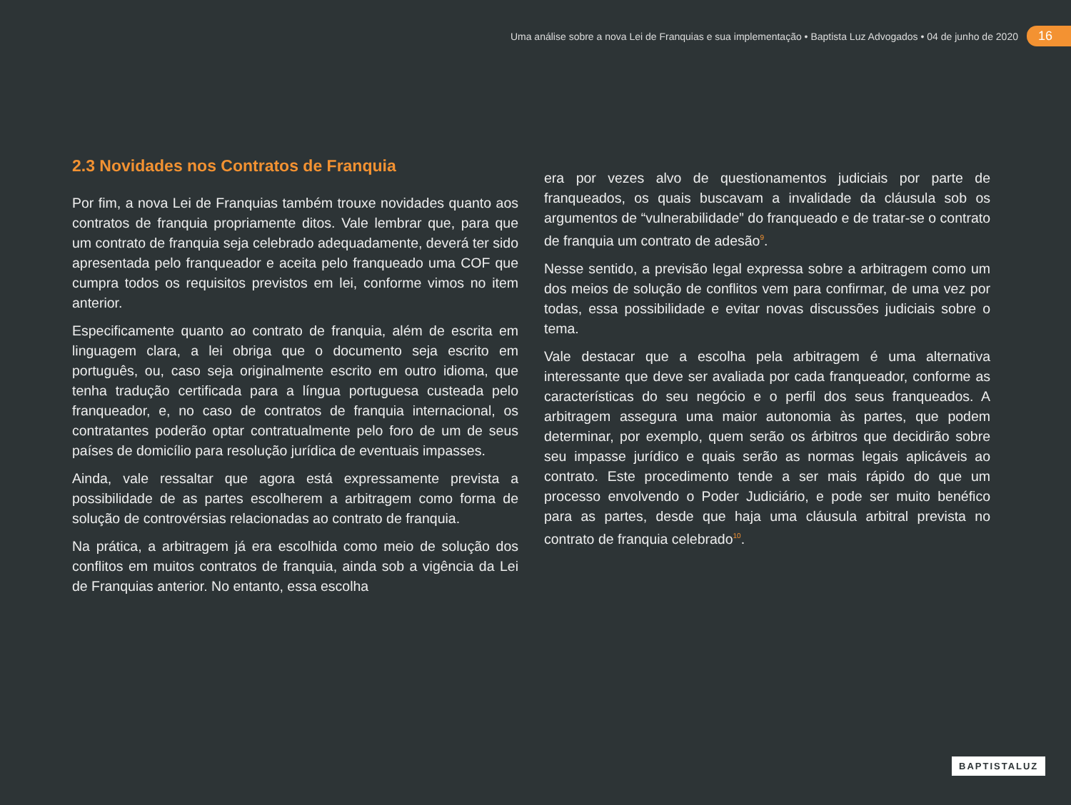Uma análise sobre a nova Lei de Franquias e sua implementação • Baptista Luz Advogados • 04 de junho de 2020 16
2.3 Novidades nos Contratos de Franquia
Por fim, a nova Lei de Franquias também trouxe novidades quanto aos contratos de franquia propriamente ditos. Vale lembrar que, para que um contrato de franquia seja celebrado adequadamente, deverá ter sido apresentada pelo franqueador e aceita pelo franqueado uma COF que cumpra todos os requisitos previstos em lei, conforme vimos no item anterior.
Especificamente quanto ao contrato de franquia, além de escrita em linguagem clara, a lei obriga que o documento seja escrito em português, ou, caso seja originalmente escrito em outro idioma, que tenha tradução certificada para a língua portuguesa custeada pelo franqueador, e, no caso de contratos de franquia internacional, os contratantes poderão optar contratualmente pelo foro de um de seus países de domicílio para resolução jurídica de eventuais impasses.
Ainda, vale ressaltar que agora está expressamente prevista a possibilidade de as partes escolherem a arbitragem como forma de solução de controvérsias relacionadas ao contrato de franquia.
Na prática, a arbitragem já era escolhida como meio de solução dos conflitos em muitos contratos de franquia, ainda sob a vigência da Lei de Franquias anterior. No entanto, essa escolha
era por vezes alvo de questionamentos judiciais por parte de franqueados, os quais buscavam a invalidade da cláusula sob os argumentos de “vulnerabilidade” do franqueado e de tratar-se o contrato de franquia um contrato de adesão<sup>9</sup>.
Nesse sentido, a previsão legal expressa sobre a arbitragem como um dos meios de solução de conflitos vem para confirmar, de uma vez por todas, essa possibilidade e evitar novas discussões judiciais sobre o tema.
Vale destacar que a escolha pela arbitragem é uma alternativa interessante que deve ser avaliada por cada franqueador, conforme as características do seu negócio e o perfil dos seus franqueados. A arbitragem assegura uma maior autonomia às partes, que podem determinar, por exemplo, quem serão os árbitros que decidirão sobre seu impasse jurídico e quais serão as normas legais aplicáveis ao contrato. Este procedimento tende a ser mais rápido do que um processo envolvendo o Poder Judiciário, e pode ser muito benéfico para as partes, desde que haja uma cláusula arbitral prevista no contrato de franquia celebrado<sup>10</sup>.
BAPTISTALUZ